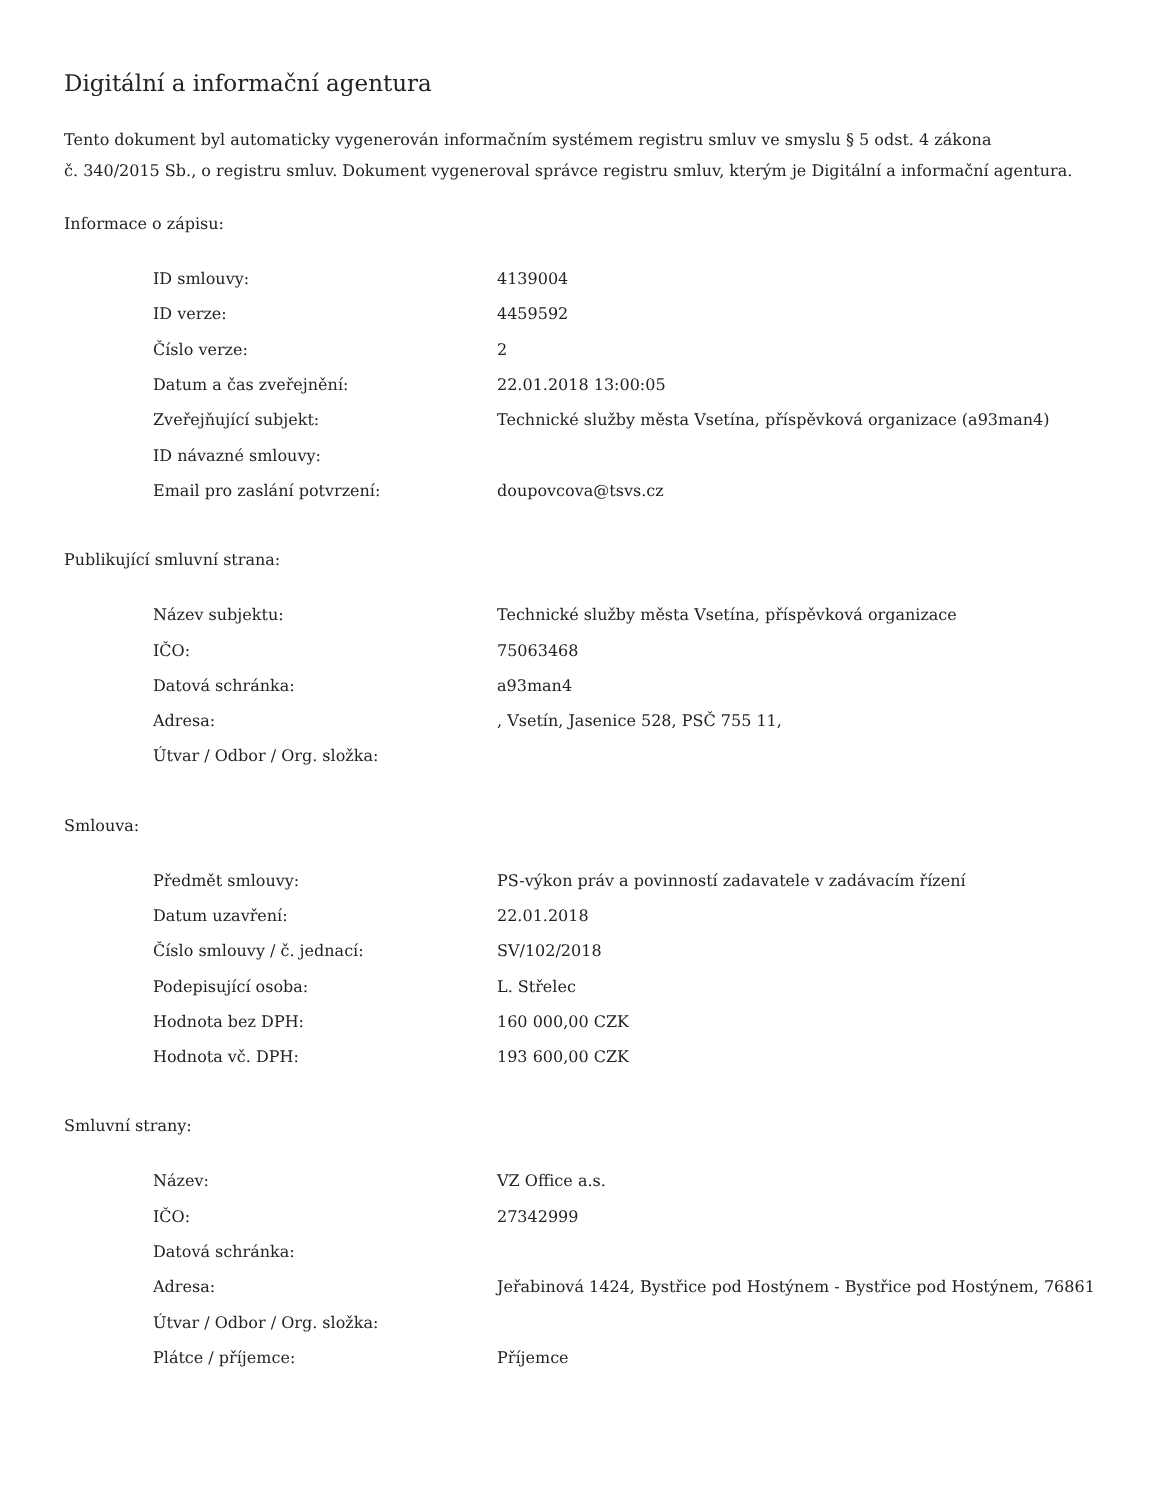Digitální a informační agentura
Tento dokument byl automaticky vygenerován informačním systémem registru smluv ve smyslu § 5 odst. 4 zákona
č. 340/2015 Sb., o registru smluv. Dokument vygeneroval správce registru smluv, kterým je Digitální a informační agentura.
Informace o zápisu:
| ID smlouvy: | 4139004 |
| ID verze: | 4459592 |
| Číslo verze: | 2 |
| Datum a čas zveřejnění: | 22.01.2018 13:00:05 |
| Zveřejňující subjekt: | Technické služby města Vsetína, příspěvková organizace (a93man4) |
| ID návazné smlouvy: | |
| Email pro zaslání potvrzení: | doupovcova@tsvs.cz |
Publikující smluvní strana:
| Název subjektu: | Technické služby města Vsetína, příspěvková organizace |
| IČO: | 75063468 |
| Datová schránka: | a93man4 |
| Adresa: | , Vsetín, Jasenice 528, PSČ 755 11, |
| Útvar / Odbor / Org. složka: | |
Smlouva:
| Předmět smlouvy: | PS-výkon práv a povinností zadavatele v zadávacím řízení |
| Datum uzavření: | 22.01.2018 |
| Číslo smlouvy / č. jednací: | SV/102/2018 |
| Podepisující osoba: | L. Střelec |
| Hodnota bez DPH: | 160 000,00 CZK |
| Hodnota vč. DPH: | 193 600,00 CZK |
Smluvní strany:
| Název: | VZ Office a.s. |
| IČO: | 27342999 |
| Datová schránka: | |
| Adresa: | Jeřabinová 1424, Bystřice pod Hostýnem - Bystřice pod Hostýnem, 76861 |
| Útvar / Odbor / Org. složka: | |
| Plátce / příjemce: | Příjemce |